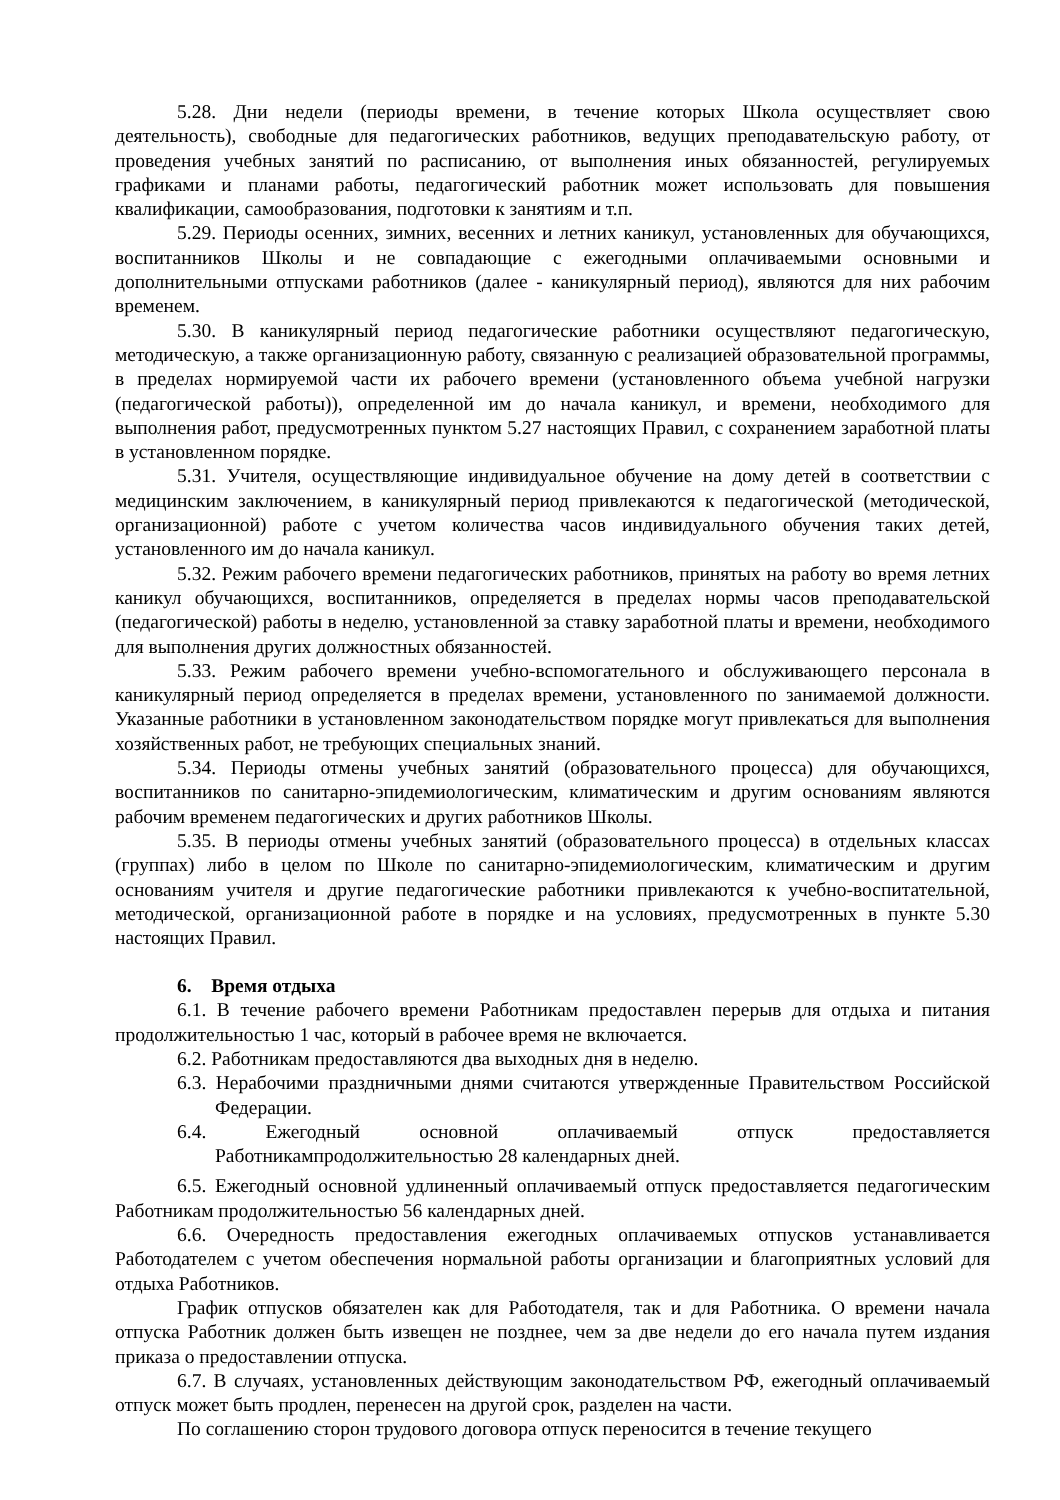5.28. Дни недели (периоды времени, в течение которых Школа осуществляет свою деятельность), свободные для педагогических работников, ведущих преподавательскую работу, от проведения учебных занятий по расписанию, от выполнения иных обязанностей, регулируемых графиками и планами работы, педагогический работник может использовать для повышения квалификации, самообразования, подготовки к занятиям и т.п.
5.29. Периоды осенних, зимних, весенних и летних каникул, установленных для обучающихся, воспитанников Школы и не совпадающие с ежегодными оплачиваемыми основными и дополнительными отпусками работников (далее - каникулярный период), являются для них рабочим временем.
5.30. В каникулярный период педагогические работники осуществляют педагогическую, методическую, а также организационную работу, связанную с реализацией образовательной программы, в пределах нормируемой части их рабочего времени (установленного объема учебной нагрузки (педагогической работы)), определенной им до начала каникул, и времени, необходимого для выполнения работ, предусмотренных пунктом 5.27 настоящих Правил, с сохранением заработной платы в установленном порядке.
5.31. Учителя, осуществляющие индивидуальное обучение на дому детей в соответствии с медицинским заключением, в каникулярный период привлекаются к педагогической (методической, организационной) работе с учетом количества часов индивидуального обучения таких детей, установленного им до начала каникул.
5.32. Режим рабочего времени педагогических работников, принятых на работу во время летних каникул обучающихся, воспитанников, определяется в пределах нормы часов преподавательской (педагогической) работы в неделю, установленной за ставку заработной платы и времени, необходимого для выполнения других должностных обязанностей.
5.33. Режим рабочего времени учебно-вспомогательного и обслуживающего персонала в каникулярный период определяется в пределах времени, установленного по занимаемой должности. Указанные работники в установленном законодательством порядке могут привлекаться для выполнения хозяйственных работ, не требующих специальных знаний.
5.34. Периоды отмены учебных занятий (образовательного процесса) для обучающихся, воспитанников по санитарно-эпидемиологическим, климатическим и другим основаниям являются рабочим временем педагогических и других работников Школы.
5.35. В периоды отмены учебных занятий (образовательного процесса) в отдельных классах (группах) либо в целом по Школе по санитарно-эпидемиологическим, климатическим и другим основаниям учителя и другие педагогические работники привлекаются к учебно-воспитательной, методической, организационной работе в порядке и на условиях, предусмотренных в пункте 5.30 настоящих Правил.
6. Время отдыха
6.1. В течение рабочего времени Работникам предоставлен перерыв для отдыха и питания продолжительностью 1 час, который в рабочее время не включается.
6.2. Работникам предоставляются два выходных дня в неделю.
6.3. Нерабочими праздничными днями считаются утвержденные Правительством Российской Федерации.
6.4. Ежегодный основной оплачиваемый отпуск предоставляется Работникампродолжительностью 28 календарных дней.
6.5. Ежегодный основной удлиненный оплачиваемый отпуск предоставляется педагогическим Работникам продолжительностью 56 календарных дней.
6.6. Очередность предоставления ежегодных оплачиваемых отпусков устанавливается Работодателем с учетом обеспечения нормальной работы организации и благоприятных условий для отдыха Работников.
График отпусков обязателен как для Работодателя, так и для Работника. О времени начала отпуска Работник должен быть извещен не позднее, чем за две недели до его начала путем издания приказа о предоставлении отпуска.
6.7. В случаях, установленных действующим законодательством РФ, ежегодный оплачиваемый отпуск может быть продлен, перенесен на другой срок, разделен на части.
По соглашению сторон трудового договора отпуск переносится в течение текущего